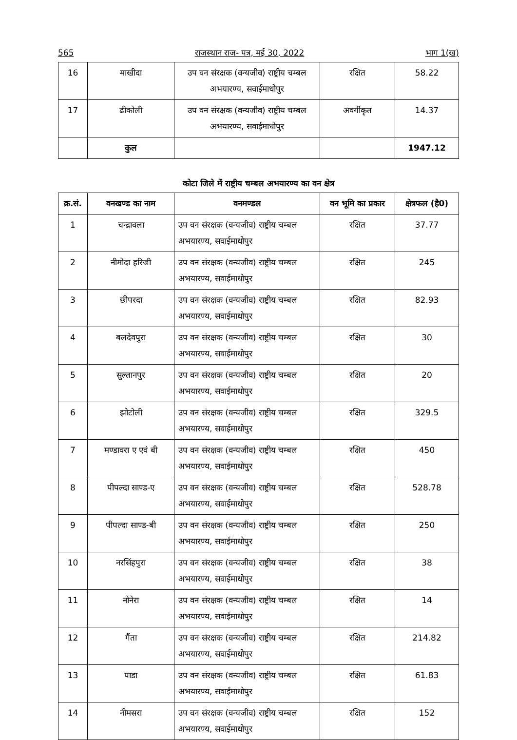565 राजस्थान राज- पत्र, मई 30, 2022 भाग 1(ख)
| 16 | माखीदा | उप वन संरक्षक (वन्यजीव) राष्ट्रीय चम्बल अभयारण्य, सवाईमाधोपुर | रक्षित | 58.22 |
| 17 | ढीकोली | उप वन संरक्षक (वन्यजीव) राष्ट्रीय चम्बल अभयारण्य, सवाईमाधोपुर | अवर्गीकृत | 14.37 |
| | कुल | | | 1947.12 |
कोटा जिले में राष्ट्रीय चम्बल अभयारण्य का वन क्षेत्र
| क्र.सं. | वनखण्ड का नाम | वनमण्डल | वन भूमि का प्रकार | क्षेत्रफल (है0) |
| --- | --- | --- | --- | --- |
| 1 | चन्द्रावला | उप वन संरक्षक (वन्यजीव) राष्ट्रीय चम्बल अभयारण्य, सवाईमाधोपुर | रक्षित | 37.77 |
| 2 | नीमोदा हरिजी | उप वन संरक्षक (वन्यजीव) राष्ट्रीय चम्बल अभयारण्य, सवाईमाधोपुर | रक्षित | 245 |
| 3 | छीपरदा | उप वन संरक्षक (वन्यजीव) राष्ट्रीय चम्बल अभयारण्य, सवाईमाधोपुर | रक्षित | 82.93 |
| 4 | बलदेवपुरा | उप वन संरक्षक (वन्यजीव) राष्ट्रीय चम्बल अभयारण्य, सवाईमाधोपुर | रक्षित | 30 |
| 5 | सुल्तानपुर | उप वन संरक्षक (वन्यजीव) राष्ट्रीय चम्बल अभयारण्य, सवाईमाधोपुर | रक्षित | 20 |
| 6 | झोटोली | उप वन संरक्षक (वन्यजीव) राष्ट्रीय चम्बल अभयारण्य, सवाईमाधोपुर | रक्षित | 329.5 |
| 7 | मण्डावरा ए एवं बी | उप वन संरक्षक (वन्यजीव) राष्ट्रीय चम्बल अभयारण्य, सवाईमाधोपुर | रक्षित | 450 |
| 8 | पीपल्दा साण्ड-ए | उप वन संरक्षक (वन्यजीव) राष्ट्रीय चम्बल अभयारण्य, सवाईमाधोपुर | रक्षित | 528.78 |
| 9 | पीपल्दा साण्ड-बी | उप वन संरक्षक (वन्यजीव) राष्ट्रीय चम्बल अभयारण्य, सवाईमाधोपुर | रक्षित | 250 |
| 10 | नरसिंहपुरा | उप वन संरक्षक (वन्यजीव) राष्ट्रीय चम्बल अभयारण्य, सवाईमाधोपुर | रक्षित | 38 |
| 11 | नोनेरा | उप वन संरक्षक (वन्यजीव) राष्ट्रीय चम्बल अभयारण्य, सवाईमाधोपुर | रक्षित | 14 |
| 12 | गैंता | उप वन संरक्षक (वन्यजीव) राष्ट्रीय चम्बल अभयारण्य, सवाईमाधोपुर | रक्षित | 214.82 |
| 13 | पाडा | उप वन संरक्षक (वन्यजीव) राष्ट्रीय चम्बल अभयारण्य, सवाईमाधोपुर | रक्षित | 61.83 |
| 14 | नीमसरा | उप वन संरक्षक (वन्यजीव) राष्ट्रीय चम्बल अभयारण्य, सवाईमाधोपुर | रक्षित | 152 |